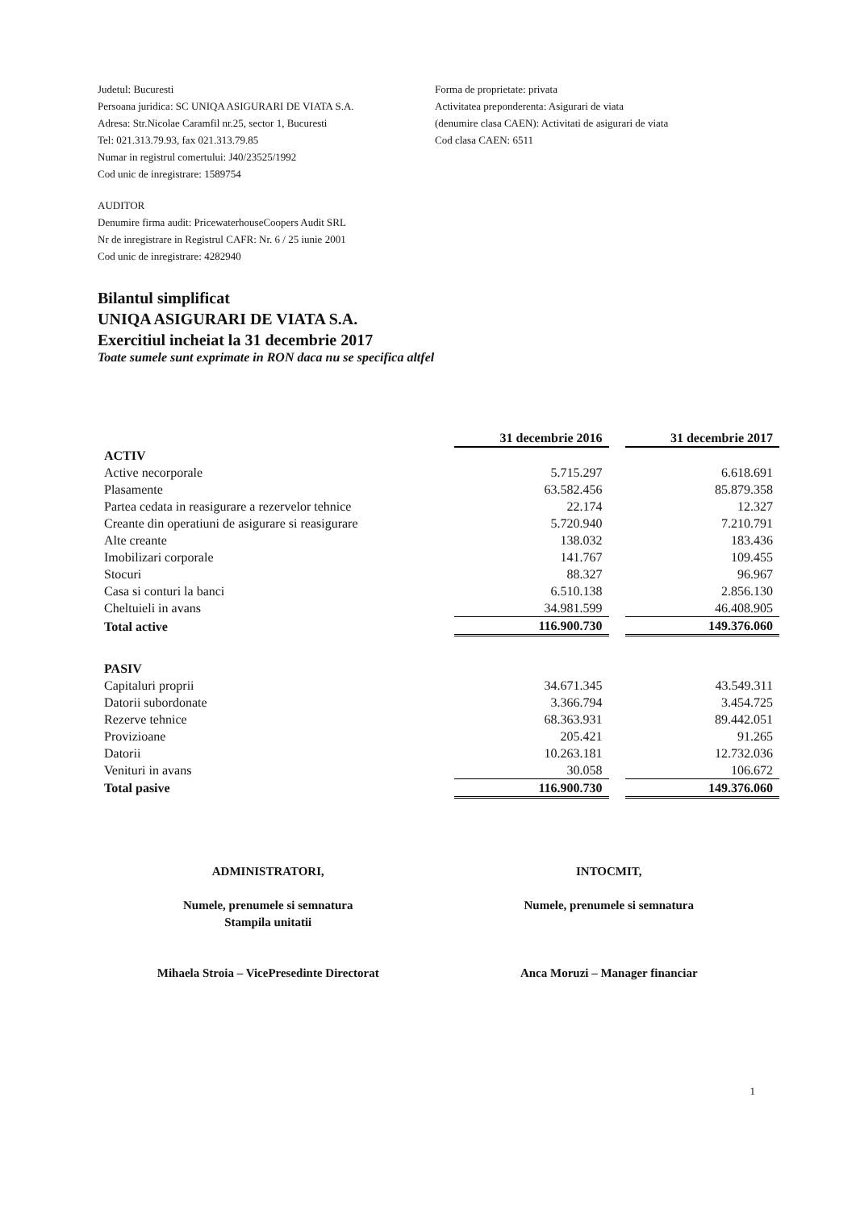Judetul: Bucuresti
Persoana juridica: SC UNIQA ASIGURARI DE VIATA S.A.
Adresa: Str.Nicolae Caramfil nr.25, sector 1, Bucuresti
Tel: 021.313.79.93, fax 021.313.79.85
Numar in registrul comertului: J40/23525/1992
Cod unic de inregistrare: 1589754
Forma de proprietate: privata
Activitatea preponderenta: Asigurari de viata
(denumire clasa CAEN): Activitati de asigurari de viata
Cod clasa CAEN: 6511
AUDITOR
Denumire firma audit: PricewaterhouseCoopers Audit SRL
Nr de inregistrare in Registrul CAFR: Nr. 6 / 25 iunie 2001
Cod unic de inregistrare: 4282940
Bilantul simplificat
UNIQA ASIGURARI DE VIATA S.A.
Exercitiul incheiat la 31 decembrie 2017
Toate sumele sunt exprimate in RON daca nu se specifica altfel
| | 31 decembrie 2016 | | 31 decembrie 2017 |
| ACTIV | | | |
| Active necorporale | 5.715.297 | | 6.618.691 |
| Plasamente | 63.582.456 | | 85.879.358 |
| Partea cedata in reasigurare a rezervelor tehnice | 22.174 | | 12.327 |
| Creante din operatiuni de asigurare si reasigurare | 5.720.940 | | 7.210.791 |
| Alte creante | 138.032 | | 183.436 |
| Imobilizari corporale | 141.767 | | 109.455 |
| Stocuri | 88.327 | | 96.967 |
| Casa si conturi la banci | 6.510.138 | | 2.856.130 |
| Cheltuieli in avans | 34.981.599 | | 46.408.905 |
| Total active | 116.900.730 | | 149.376.060 |
| PASIV | | | |
| Capitaluri proprii | 34.671.345 | | 43.549.311 |
| Datorii subordonate | 3.366.794 | | 3.454.725 |
| Rezerve tehnice | 68.363.931 | | 89.442.051 |
| Provizioane | 205.421 | | 91.265 |
| Datorii | 10.263.181 | | 12.732.036 |
| Venituri in avans | 30.058 | | 106.672 |
| Total pasive | 116.900.730 | | 149.376.060 |
ADMINISTRATORI,
Numele, prenumele si semnatura
Stampila unitatii
Mihaela Stroia – VicePresedinte Directorat
INTOCMIT,
Numele, prenumele si semnatura
Anca Moruzi – Manager financiar
1